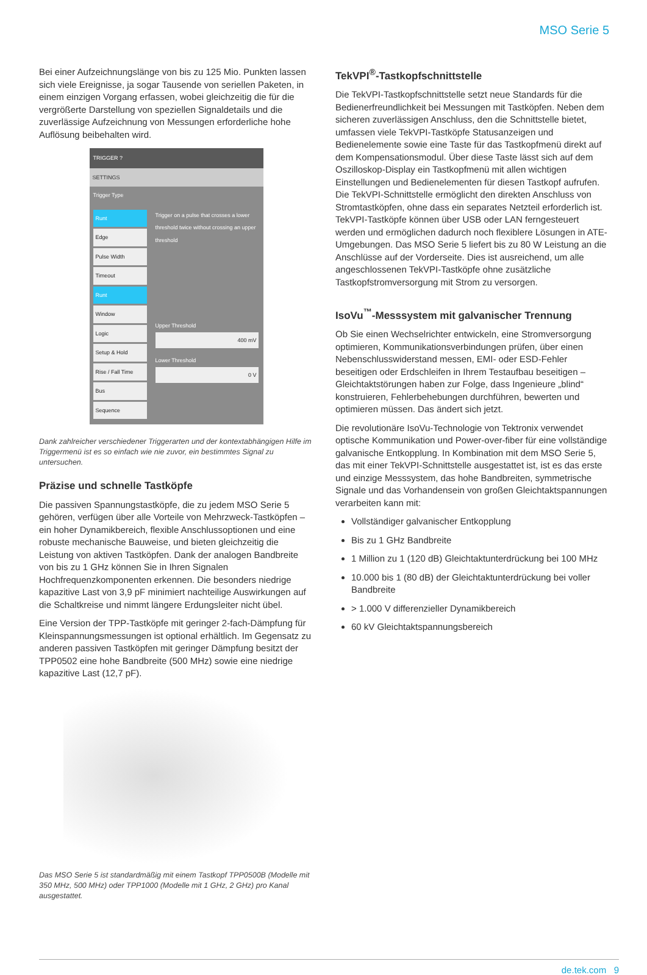MSO Serie 5
Bei einer Aufzeichnungslänge von bis zu 125 Mio. Punkten lassen sich viele Ereignisse, ja sogar Tausende von seriellen Paketen, in einem einzigen Vorgang erfassen, wobei gleichzeitig die für die vergrößerte Darstellung von speziellen Signaldetails und die zuverlässige Aufzeichnung von Messungen erforderliche hohe Auflösung beibehalten wird.
TRIGGER ?
SETTINGS
Trigger Type
Runt
Edge
Pulse Width
Timeout
Runt
Window
Logic
Setup & Hold
Rise / Fall Time
Bus
Sequence
Trigger on a pulse that crosses a lower threshold twice without crossing an upper threshold
Upper Threshold
400 mV
Lower Threshold
0 V
Dank zahlreicher verschiedener Triggerarten und der kontextabhängigen Hilfe im Triggermenü ist es so einfach wie nie zuvor, ein bestimmtes Signal zu untersuchen.
Präzise und schnelle Tastköpfe
Die passiven Spannungstastköpfe, die zu jedem MSO Serie 5 gehören, verfügen über alle Vorteile von Mehrzweck-Tastköpfen – ein hoher Dynamikbereich, flexible Anschlussoptionen und eine robuste mechanische Bauweise, und bieten gleichzeitig die Leistung von aktiven Tastköpfen. Dank der analogen Bandbreite von bis zu 1 GHz können Sie in Ihren Signalen Hochfrequenzkomponenten erkennen. Die besonders niedrige kapazitive Last von 3,9 pF minimiert nachteilige Auswirkungen auf die Schaltkreise und nimmt längere Erdungsleiter nicht übel.
Eine Version der TPP-Tastköpfe mit geringer 2-fach-Dämpfung für Kleinspannungsmessungen ist optional erhältlich. Im Gegensatz zu anderen passiven Tastköpfen mit geringer Dämpfung besitzt der TPP0502 eine hohe Bandbreite (500 MHz) sowie eine niedrige kapazitive Last (12,7 pF).
Das MSO Serie 5 ist standardmäßig mit einem Tastkopf TPP0500B (Modelle mit 350 MHz, 500 MHz) oder TPP1000 (Modelle mit 1 GHz, 2 GHz) pro Kanal ausgestattet.
TekVPI<sup>®</sup>-Tastkopfschnittstelle
Die TekVPI-Tastkopfschnittstelle setzt neue Standards für die Bedienerfreundlichkeit bei Messungen mit Tastköpfen. Neben dem sicheren zuverlässigen Anschluss, den die Schnittstelle bietet, umfassen viele TekVPI-Tastköpfe Statusanzeigen und Bedienelemente sowie eine Taste für das Tastkopfmenü direkt auf dem Kompensationsmodul. Über diese Taste lässt sich auf dem Oszilloskop-Display ein Tastkopfmenü mit allen wichtigen Einstellungen und Bedienelementen für diesen Tastkopf aufrufen. Die TekVPI-Schnittstelle ermöglicht den direkten Anschluss von Stromtastköpfen, ohne dass ein separates Netzteil erforderlich ist. TekVPI-Tastköpfe können über USB oder LAN ferngesteuert werden und ermöglichen dadurch noch flexiblere Lösungen in ATE-Umgebungen. Das MSO Serie 5 liefert bis zu 80 W Leistung an die Anschlüsse auf der Vorderseite. Dies ist ausreichend, um alle angeschlossenen TekVPI-Tastköpfe ohne zusätzliche Tastkopfstromversorgung mit Strom zu versorgen.
IsoVu<sup>™</sup>-Messsystem mit galvanischer Trennung
Ob Sie einen Wechselrichter entwickeln, eine Stromversorgung optimieren, Kommunikationsverbindungen prüfen, über einen Nebenschlusswiderstand messen, EMI- oder ESD-Fehler beseitigen oder Erdschleifen in Ihrem Testaufbau beseitigen – Gleichtaktstörungen haben zur Folge, dass Ingenieure „blind“ konstruieren, Fehlerbehebungen durchführen, bewerten und optimieren müssen. Das ändert sich jetzt.
Die revolutionäre IsoVu-Technologie von Tektronix verwendet optische Kommunikation und Power-over-fiber für eine vollständige galvanische Entkopplung. In Kombination mit dem MSO Serie 5, das mit einer TekVPI-Schnittstelle ausgestattet ist, ist es das erste und einzige Messsystem, das hohe Bandbreiten, symmetrische Signale und das Vorhandensein von großen Gleichtaktspannungen verarbeiten kann mit:
Vollständiger galvanischer Entkopplung
Bis zu 1 GHz Bandbreite
1 Million zu 1 (120 dB) Gleichtaktunterdrückung bei 100 MHz
10.000 bis 1 (80 dB) der Gleichtaktunterdrückung bei voller Bandbreite
> 1.000 V differenzieller Dynamikbereich
60 kV Gleichtaktspannungsbereich
de.tek.com 9